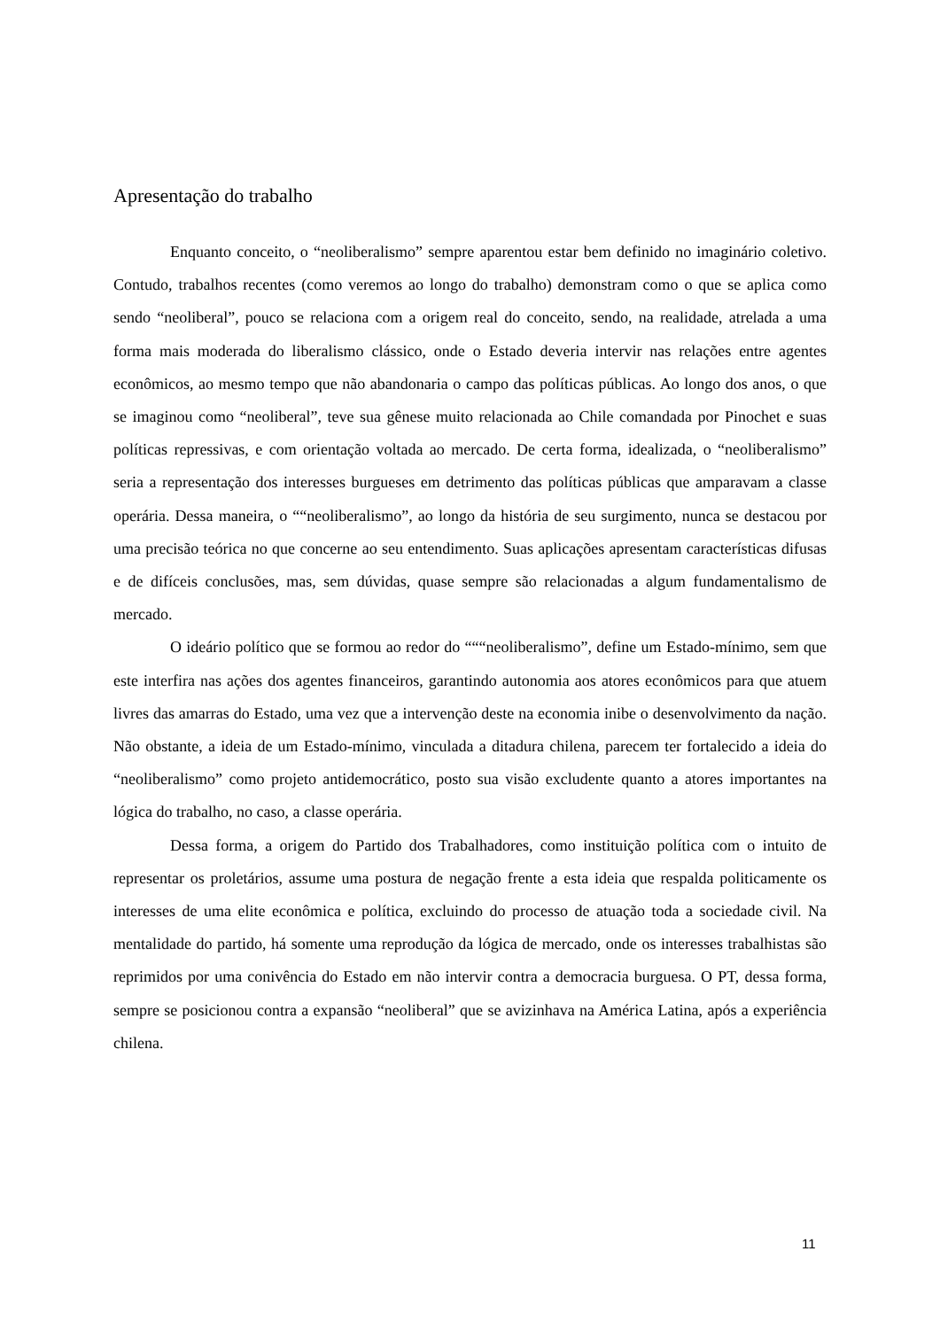Apresentação do trabalho
Enquanto conceito, o “neoliberalismo” sempre aparentou estar bem definido no imaginário coletivo. Contudo, trabalhos recentes (como veremos ao longo do trabalho) demonstram como o que se aplica como sendo “neoliberal”, pouco se relaciona com a origem real do conceito, sendo, na realidade, atrelada a uma forma mais moderada do liberalismo clássico, onde o Estado deveria intervir nas relações entre agentes econômicos, ao mesmo tempo que não abandonaria o campo das políticas públicas. Ao longo dos anos, o que se imaginou como “neoliberal”, teve sua gênese muito relacionada ao Chile comandada por Pinochet e suas políticas repressivas, e com orientação voltada ao mercado. De certa forma, idealizada, o “neoliberalismo” seria a representação dos interesses burgueses em detrimento das políticas públicas que amparavam a classe operária. Dessa maneira, o ““neoliberalismo”, ao longo da história de seu surgimento, nunca se destacou por uma precisão teórica no que concerne ao seu entendimento. Suas aplicações apresentam características difusas e de difíceis conclusões, mas, sem dúvidas, quase sempre são relacionadas a algum fundamentalismo de mercado.
O ideário político que se formou ao redor do “““neoliberalismo”, define um Estado-mínimo, sem que este interfira nas ações dos agentes financeiros, garantindo autonomia aos atores econômicos para que atuem livres das amarras do Estado, uma vez que a intervenção deste na economia inibe o desenvolvimento da nação. Não obstante, a ideia de um Estado-mínimo, vinculada a ditadura chilena, parecem ter fortalecido a ideia do “neoliberalismo” como projeto antidemocrático, posto sua visão excludente quanto a atores importantes na lógica do trabalho, no caso, a classe operária.
Dessa forma, a origem do Partido dos Trabalhadores, como instituição política com o intuito de representar os proletários, assume uma postura de negação frente a esta ideia que respalda politicamente os interesses de uma elite econômica e política, excluindo do processo de atuação toda a sociedade civil. Na mentalidade do partido, há somente uma reprodução da lógica de mercado, onde os interesses trabalhistas são reprimidos por uma conivência do Estado em não intervir contra a democracia burguesa. O PT, dessa forma, sempre se posicionou contra a expansão “neoliberal” que se avizinhava na América Latina, após a experiência chilena.
11